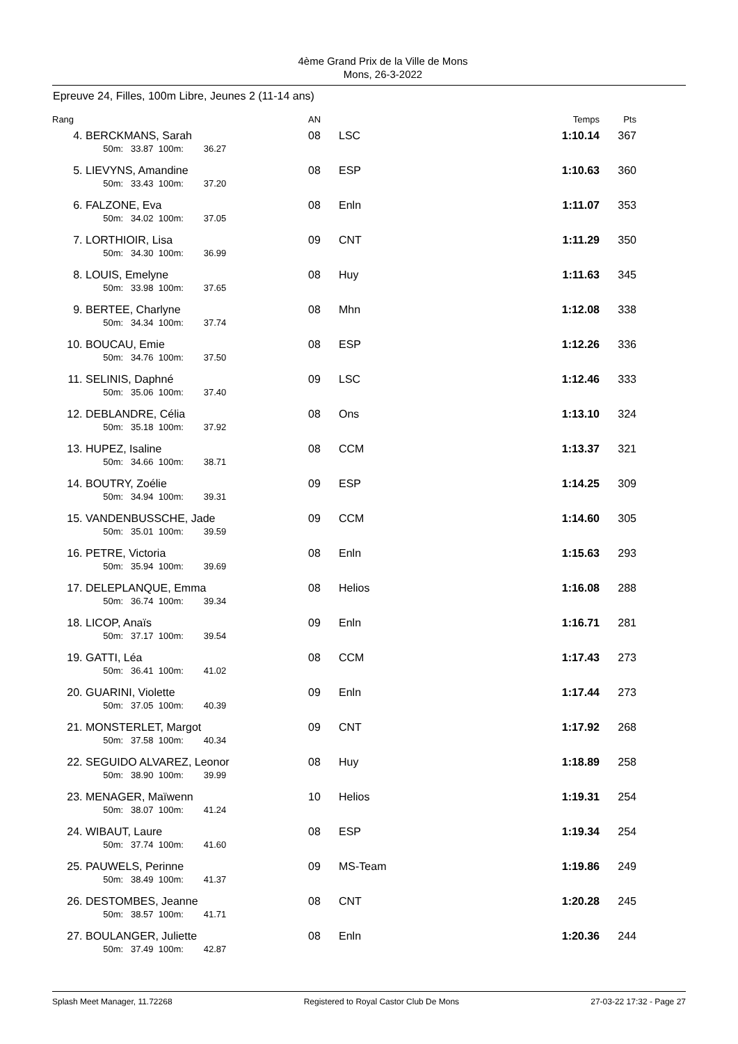4ème Grand Prix de la Ville de Mons
Mons, 26-3-2022
Epreuve 24, Filles, 100m Libre, Jeunes 2 (11-14 ans)
| Rang | | AN | | Temps | Pts |
| --- | --- | --- | --- | --- | --- |
| 4. | BERCKMANS, Sarah 50m: 33.87 100m: 36.27 | 08 | LSC | 1:10.14 | 367 |
| 5. | LIEVYNS, Amandine 50m: 33.43 100m: 37.20 | 08 | ESP | 1:10.63 | 360 |
| 6. | FALZONE, Eva 50m: 34.02 100m: 37.05 | 08 | Enln | 1:11.07 | 353 |
| 7. | LORTHIOIR, Lisa 50m: 34.30 100m: 36.99 | 09 | CNT | 1:11.29 | 350 |
| 8. | LOUIS, Emelyne 50m: 33.98 100m: 37.65 | 08 | Huy | 1:11.63 | 345 |
| 9. | BERTEE, Charlyne 50m: 34.34 100m: 37.74 | 08 | Mhn | 1:12.08 | 338 |
| 10. | BOUCAU, Emie 50m: 34.76 100m: 37.50 | 08 | ESP | 1:12.26 | 336 |
| 11. | SELINIS, Daphné 50m: 35.06 100m: 37.40 | 09 | LSC | 1:12.46 | 333 |
| 12. | DEBLANDRE, Célia 50m: 35.18 100m: 37.92 | 08 | Ons | 1:13.10 | 324 |
| 13. | HUPEZ, Isaline 50m: 34.66 100m: 38.71 | 08 | CCM | 1:13.37 | 321 |
| 14. | BOUTRY, Zoélie 50m: 34.94 100m: 39.31 | 09 | ESP | 1:14.25 | 309 |
| 15. | VANDENBUSSCHE, Jade 50m: 35.01 100m: 39.59 | 09 | CCM | 1:14.60 | 305 |
| 16. | PETRE, Victoria 50m: 35.94 100m: 39.69 | 08 | Enln | 1:15.63 | 293 |
| 17. | DELEPLANQUE, Emma 50m: 36.74 100m: 39.34 | 08 | Helios | 1:16.08 | 288 |
| 18. | LICOP, Anaïs 50m: 37.17 100m: 39.54 | 09 | Enln | 1:16.71 | 281 |
| 19. | GATTI, Léa 50m: 36.41 100m: 41.02 | 08 | CCM | 1:17.43 | 273 |
| 20. | GUARINI, Violette 50m: 37.05 100m: 40.39 | 09 | Enln | 1:17.44 | 273 |
| 21. | MONSTERLET, Margot 50m: 37.58 100m: 40.34 | 09 | CNT | 1:17.92 | 268 |
| 22. | SEGUIDO ALVAREZ, Leonor 50m: 38.90 100m: 39.99 | 08 | Huy | 1:18.89 | 258 |
| 23. | MENAGER, Maïwenn 50m: 38.07 100m: 41.24 | 10 | Helios | 1:19.31 | 254 |
| 24. | WIBAUT, Laure 50m: 37.74 100m: 41.60 | 08 | ESP | 1:19.34 | 254 |
| 25. | PAUWELS, Perinne 50m: 38.49 100m: 41.37 | 09 | MS-Team | 1:19.86 | 249 |
| 26. | DESTOMBES, Jeanne 50m: 38.57 100m: 41.71 | 08 | CNT | 1:20.28 | 245 |
| 27. | BOULANGER, Juliette 50m: 37.49 100m: 42.87 | 08 | Enln | 1:20.36 | 244 |
Splash Meet Manager, 11.72268 Registered to Royal Castor Club De Mons 27-03-22 17:32 - Page 27